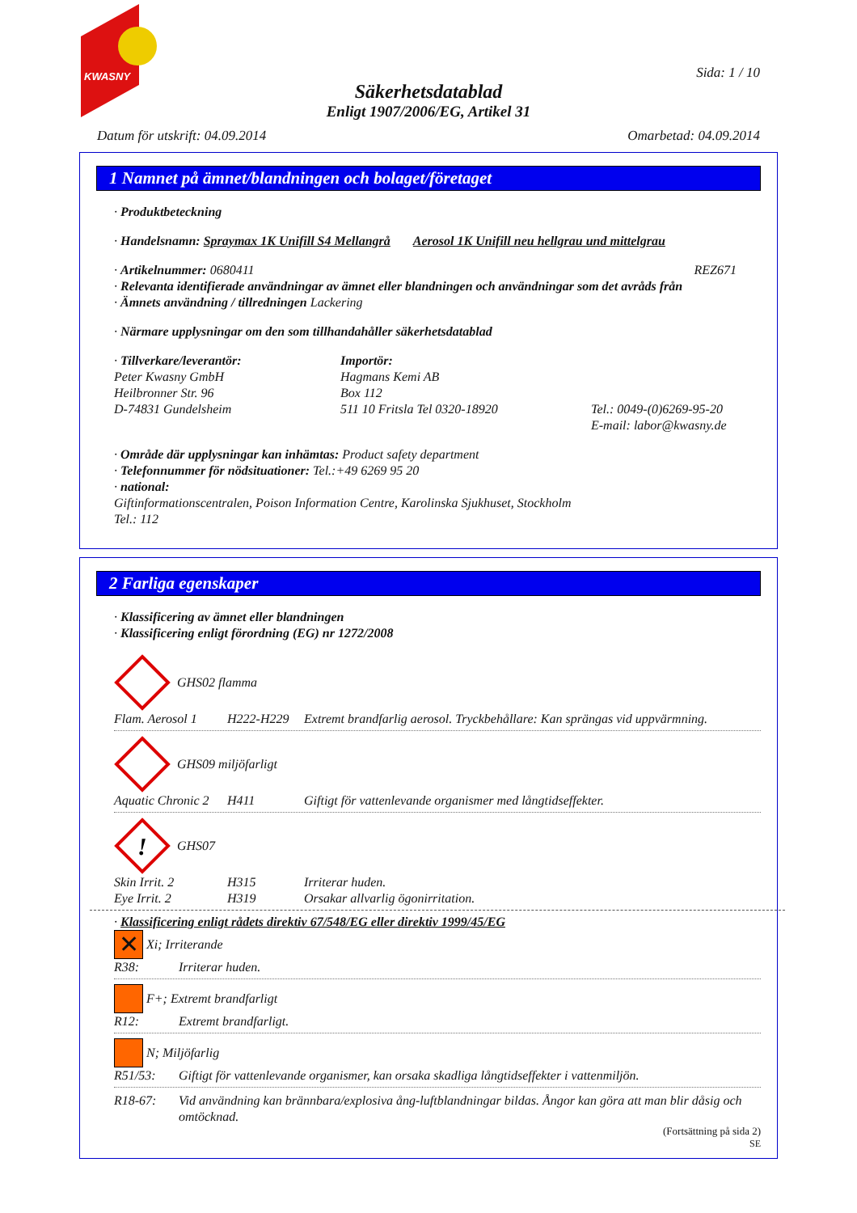KWASNY
Sida: 1 / 10
Säkerhetsdatablad
Enligt 1907/2006/EG, Artikel 31
Datum för utskrift: 04.09.2014 Omarbetad: 04.09.2014
1 Namnet på ämnet/blandningen och bolaget/företaget
· Produktbeteckning
· Handelsnamn: Spraymax 1K Unifill S4 Mellangrå Aerosol 1K Unifill neu hellgrau und mittelgrau
· Artikelnummer: 0680411 REZ671
· Relevanta identifierade användningar av ämnet eller blandningen och användningar som det avråds från
· Ämnets användning / tillredningen Lackering
· Närmare upplysningar om den som tillhandahåller säkerhetsdatablad
· Tillverkare/leverantör:
Peter Kwasny GmbH
Heilbronner Str. 96
D-74831 Gundelsheim
Importör:
Hagmans Kemi AB
Box 112
511 10 Fritsla Tel 0320-18920
Tel.: 0049-(0)6269-95-20
E-mail: labor@kwasny.de
· Område där upplysningar kan inhämtas: Product safety department
· Telefonnummer för nödsituationer: Tel.:+49 6269 95 20
· national:
Giftinformationscentralen, Poison Information Centre, Karolinska Sjukhuset, Stockholm
Tel.: 112
2 Farliga egenskaper
· Klassificering av ämnet eller blandningen
· Klassificering enligt förordning (EG) nr 1272/2008
GHS02 flamma
Flam. Aerosol 1 H222-H229 Extremt brandfarlig aerosol. Tryckbehållare: Kan sprängas vid uppvärmning.
GHS09 miljöfarligt
Aquatic Chronic 2 H411 Giftigt för vattenlevande organismer med långtidseffekter.
!
GHS07
Skin Irrit. 2 H315 Irriterar huden.
Eye Irrit. 2 H319 Orsakar allvarlig ögonirritation.
· Klassificering enligt rådets direktiv 67/548/EG eller direktiv 1999/45/EG
✕ Xi; Irriterande
R38: Irriterar huden.
F+; Extremt brandfarligt
R12: Extremt brandfarligt.
N; Miljöfarlig
R51/53: Giftigt för vattenlevande organismer, kan orsaka skadliga långtidseffekter i vattenmiljön.
R18-67: Vid användning kan brännbara/explosiva ång-luftblandningar bildas. Ångor kan göra att man blir dåsig och omtöcknad.
(Fortsättning på sida 2)
SE